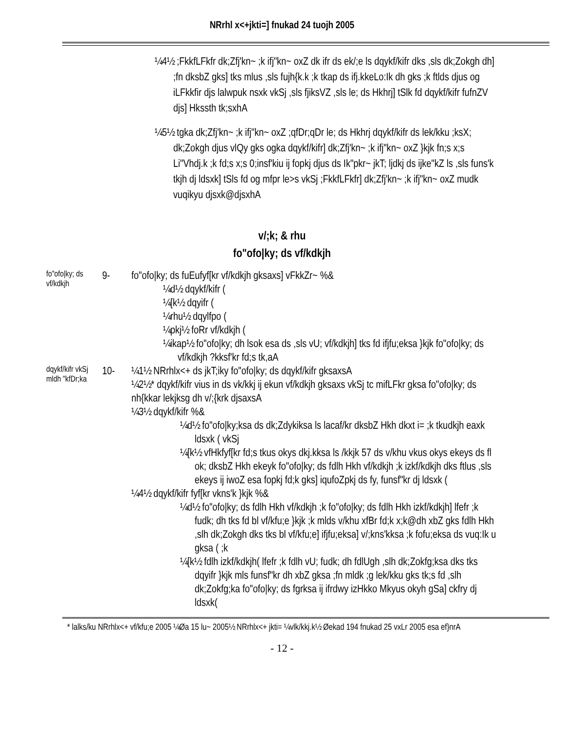NRrhl x<+jkti=] fnukad 24 tuojh 2005
¼4½ ;FkkfLFkfr dk;Zfj'kn~ ;k ifj"kn~ oxZ dk ifr ds ek/;e ls dqykf/kifr dks ,sls dk;Zokgh dh] ;fn dksbZ gks] tks mlus ,sls fujh{k.k ;k tkap ds ifj.kkeLo:Ik dh gks ;k ftlds djus og iLFkkfir djs lalwpuk nsxk vkSj ,sls fjiksVZ ,sls le; ds Hkhrj] tSlk fd dqykf/kifr fufnZV djs] Hkssth tk;sxhA
¼5½ tgka dk;Zfj'kn~ ;k ifj"kn~ oxZ ;qfDr;qDr le; ds Hkhrj dqykf/kifr ds lek/kku ;ksX; dk;Zokgh djus vlQy gks ogka dqykf/kifr] dk;Zfj'kn~ ;k ifj"kn~ oxZ }kjk fn;s x;s Li"Vhdj.k ;k fd;s x;s 0;insf'kiu ij fopkj djus ds Ik"pkr~ jkT; ljdkj ds ijke"kZ ls ,sls funs'k tkjh dj ldsxk] tSls fd og mfpr le>s vkSj ;FkkfLFkfr] dk;Zfj'kn~ ;k ifj"kn~ oxZ mudk vuqikyu djsxk@djsxhA
v/;k; & rhu
fo"ofo|ky; ds vf/kdkjh
fo"ofo|ky; ds vf/kdkjh
9- fo"ofo|ky; ds fuEufyf[kr vf/kdkjh gksaxs] vFkkZr~ %&
¼d½ dqykf/kifr (
¼[k½ dqyifr (
¼rhu½ dqylfpo (
¼pkj½ foRr vf/kdkjh (
¼ikap½ fo"ofo|ky; dh lsok esa ds ,sls vU; vf/kdkjh] tks fd ifjfu;eksa }kjk fo"ofo|ky; ds vf/kdkjh ?kksf'kr fd;s tk,aA
dqykf/kifr vkSj mldh "kfDr;ka
10- ¼1½ NRrhlx<+ ds jkT;iky fo"ofo|ky; ds dqykf/kifr gksaxsA
¼2½* dqykf/kifr vius in ds vk/kkj ij ekun vf/kdkjh gksaxs vkSj tc mifLFkr gksa fo"ofo|ky; ds nh{kkar lekjksg dh v/;{krk djsaxsA
¼3½ dqykf/kifr %&
¼d½ fo"ofo|ky;ksa ds dk;Zdykiksa ls lacaf/kr dksbZ Hkh dkxt i= ;k tkudkjh eaxk ldsxk ( vkSj
¼[k½ vfHkfyf[kr fd;s tkus okys dkj.kksa ls /kkjk 57 ds v/khu vkus okys ekeys ds fl ok; dksbZ Hkh ekeyk fo"ofo|ky; ds fdlh Hkh vf/kdkjh ;k izkf/kdkjh dks ftlus ,sls ekeys ij iwoZ esa fopkj fd;k gks] iqufoZpkj ds fy, funsf"kr dj ldsxk (
¼4½ dqykf/kifr fyf[kr vkns'k }kjk %&
¼d½ fo"ofo|ky; ds fdlh Hkh vf/kdkjh ;k fo"ofo|ky; ds fdlh Hkh izkf/kdkjh] lfefr ;k fudk; dh tks fd bl vf/kfu;e }kjk ;k mlds v/khu xfBr fd;k x;k@dh xbZ gks fdlh Hkh ,slh dk;Zokgh dks tks bl vf/kfu;e] ifjfu;eksa] v/;kns'kksa ;k fofu;eksa ds vuq:Ik u gksa ( ;k
¼[k½ fdlh izkf/kdkjh( lfefr ;k fdlh vU; fudk; dh fdlUgh ,slh dk;Zokfg;ksa dks tks dqyifr }kjk mls funsf"kr dh xbZ gksa ;fn mldk ;g lek/kku gks tk;s fd ,slh dk;Zokfg;ka fo"ofo|ky; ds fgrksa ij ifrdwy izHkko Mkyus okyh gSa] ckfry dj ldsxk(
* lalks/ku NRrhlx<+ vf/kfu;e 2005 ¼Øa 15 lu~ 2005½ NRrhlx<+ jkti= ¼vlk/kkj.k½ Øekad 194 fnukad 25 vxLr 2005 esa ef}nrA
- 12 -